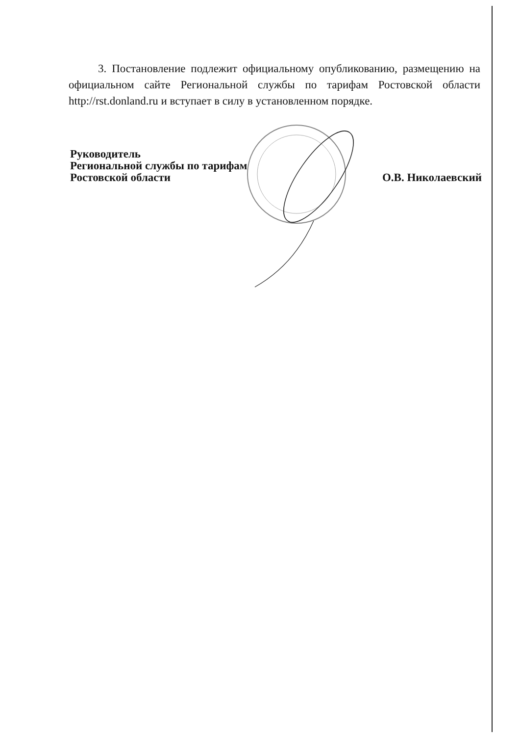3. Постановление подлежит официальному опубликованию, размещению на официальном сайте Региональной службы по тарифам Ростовской области http://rst.donland.ru и вступает в силу в установленном порядке.
Руководитель
Региональной службы по тарифам
Ростовской области
О.В. Николаевский